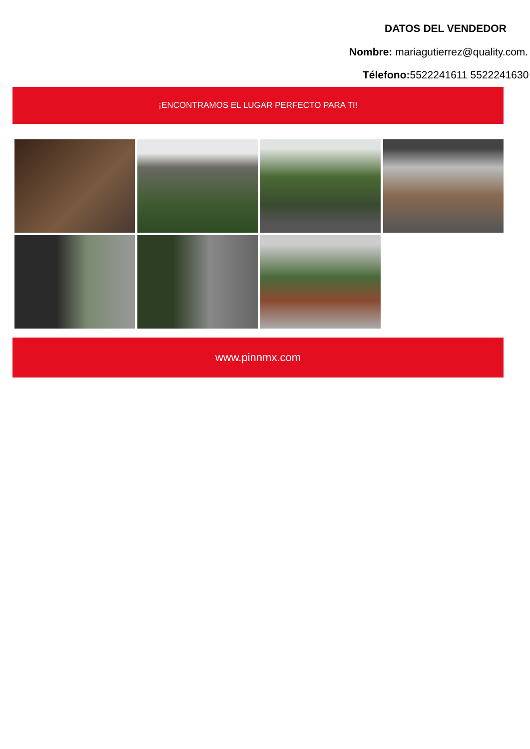DATOS DEL VENDEDOR
Nombre: mariagutierrez@quality.com.
Télefono: 5522241611 5522241630
¡ENCONTRAMOS EL LUGAR PERFECTO PARA TI!
www.pinnmx.com